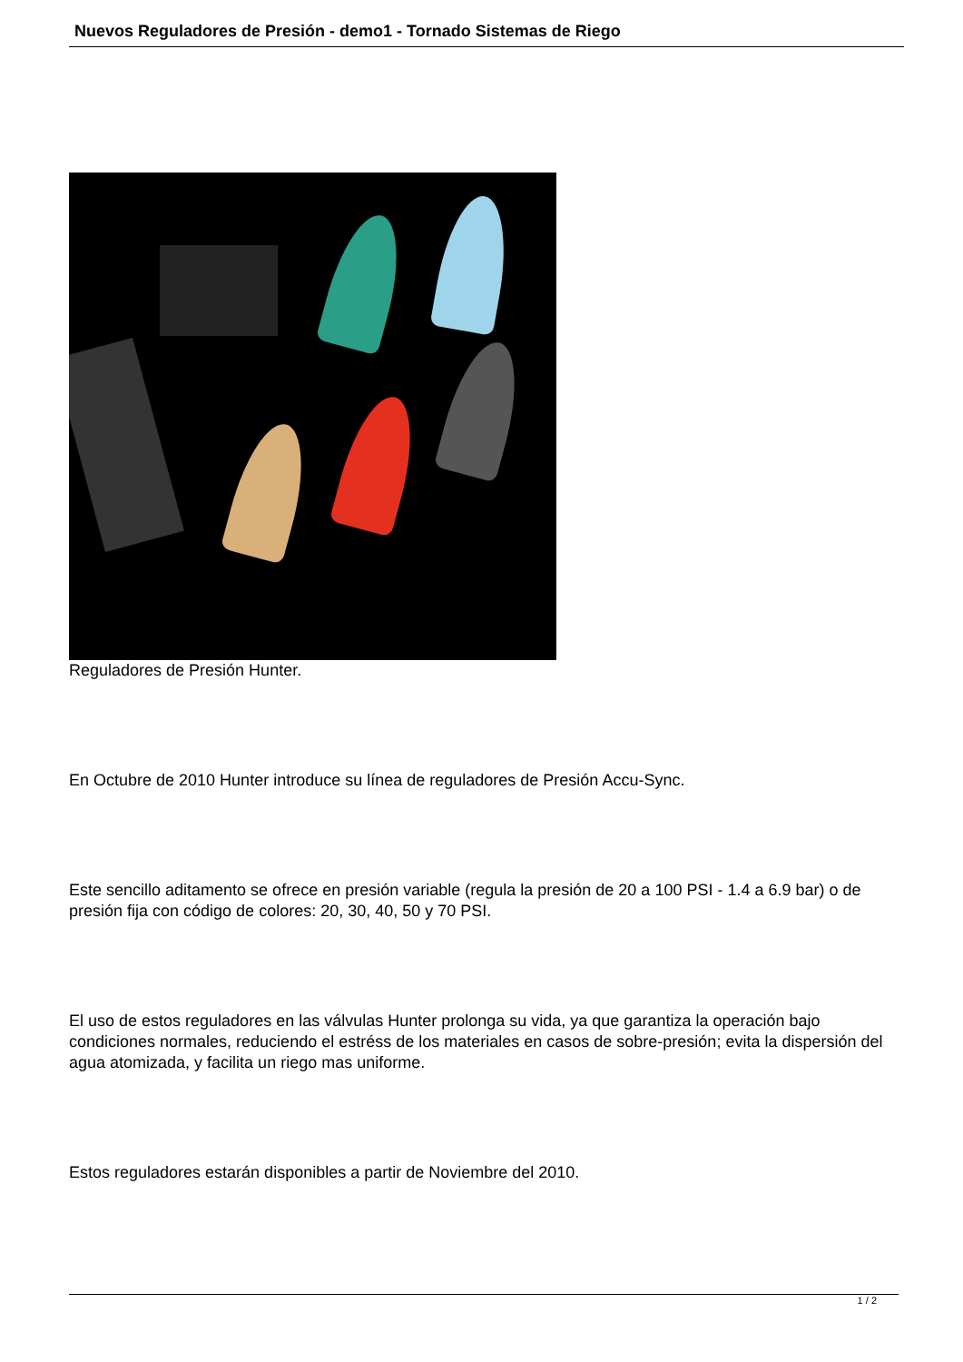Nuevos Reguladores de Presión - demo1 - Tornado Sistemas de Riego
Reguladores de Presión Hunter.
En Octubre de 2010 Hunter introduce su línea de reguladores de Presión Accu-Sync.
Este sencillo aditamento se ofrece en presión variable (regula la presión de 20 a 100 PSI - 1.4 a 6.9 bar) o de presión fija con código de colores: 20, 30, 40, 50 y 70 PSI.
El uso de estos reguladores en las válvulas Hunter prolonga su vida, ya que garantiza la operación bajo condiciones normales, reduciendo el estréss de los materiales en casos de sobre-presión; evita la dispersión del agua atomizada, y facilita un riego mas uniforme.
Estos reguladores estarán disponibles a partir de Noviembre del 2010.
1 / 2